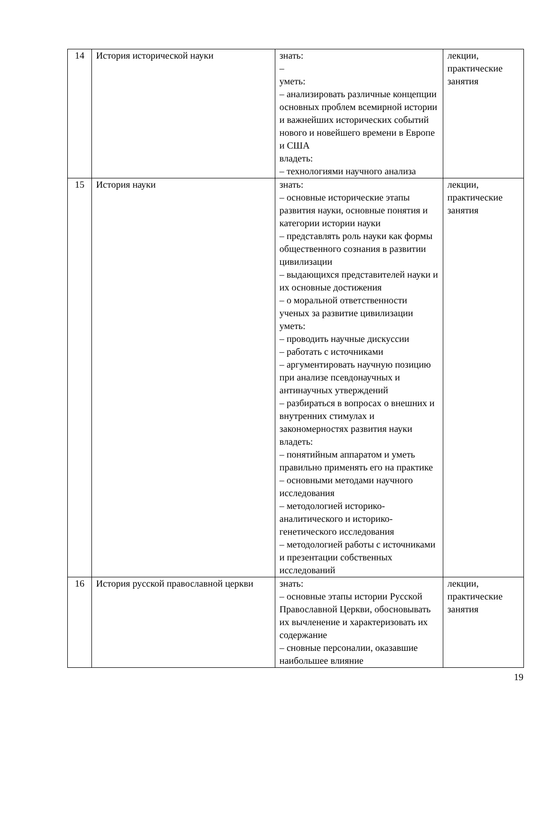| 14 | История исторической науки | знать: – уметь: – анализировать различные концепции основных проблем всемирной истории и важнейших исторических событий нового и новейшего времени в Европе и США владеть: – технологиями научного анализа | лекции, практические занятия |
| 15 | История науки | знать: – основные исторические этапы развития науки, основные понятия и категории истории науки – представлять роль науки как формы общественного сознания в развитии цивилизации – выдающихся представителей науки и их основные достижения – о моральной ответственности ученых за развитие цивилизации уметь: – проводить научные дискуссии – работать с источниками – аргументировать научную позицию при анализе псевдонаучных и антинаучных утверждений – разбираться в вопросах о внешних и внутренних стимулах и закономерностях развития науки владеть: – понятийным аппаратом и уметь правильно применять его на практике – основными методами научного исследования – методологией историко-аналитического и историко-генетического исследования – методологией работы с источниками и презентации собственных исследований | лекции, практические занятия |
| 16 | История русской православной церкви | знать: – основные этапы истории Русской Православной Церкви, обосновывать их вычленение и характеризовать их содержание – сновные персоналии, оказавшие наибольшее влияние | лекции, практические занятия |
19